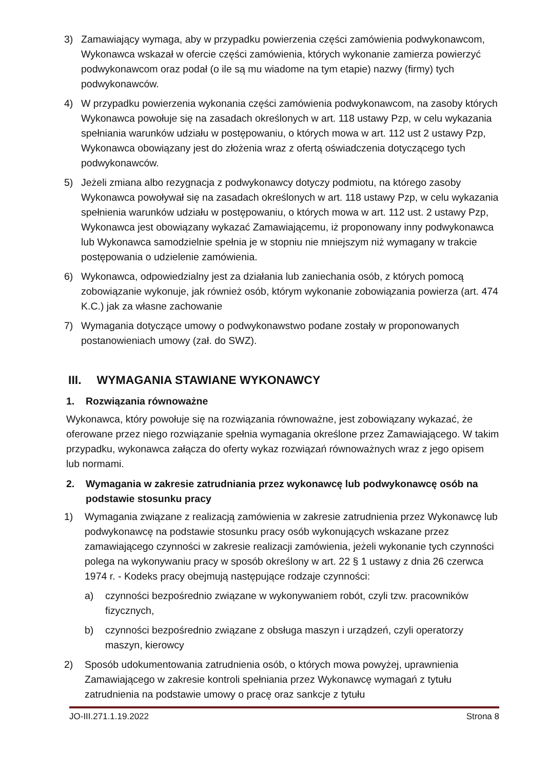3) Zamawiający wymaga, aby w przypadku powierzenia części zamówienia podwykonawcom, Wykonawca wskazał w ofercie części zamówienia, których wykonanie zamierza powierzyć podwykonawcom oraz podał (o ile są mu wiadome na tym etapie) nazwy (firmy) tych podwykonawców.
4) W przypadku powierzenia wykonania części zamówienia podwykonawcom, na zasoby których Wykonawca powołuje się na zasadach określonych w art. 118 ustawy Pzp, w celu wykazania spełniania warunków udziału w postępowaniu, o których mowa w art. 112 ust 2 ustawy Pzp, Wykonawca obowiązany jest do złożenia wraz z ofertą oświadczenia dotyczącego tych podwykonawców.
5) Jeżeli zmiana albo rezygnacja z podwykonawcy dotyczy podmiotu, na którego zasoby Wykonawca powoływał się na zasadach określonych w art. 118 ustawy Pzp, w celu wykazania spełnienia warunków udziału w postępowaniu, o których mowa w art. 112 ust. 2 ustawy Pzp, Wykonawca jest obowiązany wykazać Zamawiającemu, iż proponowany inny podwykonawca lub Wykonawca samodzielnie spełnia je w stopniu nie mniejszym niż wymagany w trakcie postępowania o udzielenie zamówienia.
6) Wykonawca, odpowiedzialny jest za działania lub zaniechania osób, z których pomocą zobowiązanie wykonuje, jak również osób, którym wykonanie zobowiązania powierza (art. 474 K.C.) jak za własne zachowanie
7) Wymagania dotyczące umowy o podwykonawstwo podane zostały w proponowanych postanowieniach umowy (zał. do SWZ).
III. WYMAGANIA STAWIANE WYKONAWCY
1. Rozwiązania równoważne
Wykonawca, który powołuje się na rozwiązania równoważne, jest zobowiązany wykazać, że oferowane przez niego rozwiązanie spełnia wymagania określone przez Zamawiającego. W takim przypadku, wykonawca załącza do oferty wykaz rozwiązań równoważnych wraz z jego opisem lub normami.
2. Wymagania w zakresie zatrudniania przez wykonawcę lub podwykonawcę osób na podstawie stosunku pracy
1) Wymagania związane z realizacją zamówienia w zakresie zatrudnienia przez Wykonawcę lub podwykonawcę na podstawie stosunku pracy osób wykonujących wskazane przez zamawiającego czynności w zakresie realizacji zamówienia, jeżeli wykonanie tych czynności polega na wykonywaniu pracy w sposób określony w art. 22 § 1 ustawy z dnia 26 czerwca 1974 r. - Kodeks pracy obejmują następujące rodzaje czynności:
a) czynności bezpośrednio związane w wykonywaniem robót, czyli tzw. pracowników fizycznych,
b) czynności bezpośrednio związane z obsługa maszyn i urządzeń, czyli operatorzy maszyn, kierowcy
2) Sposób udokumentowania zatrudnienia osób, o których mowa powyżej, uprawnienia Zamawiającego w zakresie kontroli spełniania przez Wykonawcę wymagań z tytułu zatrudnienia na podstawie umowy o pracę oraz sankcje z tytułu
JO-III.271.1.19.2022 Strona 8